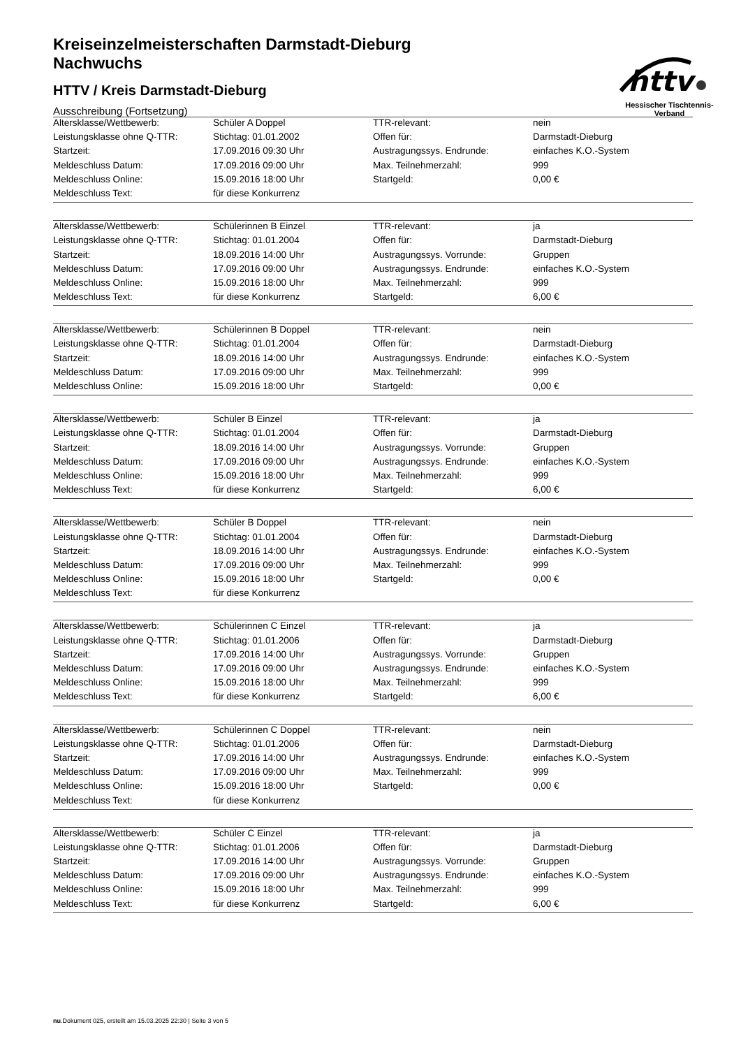httv
Hessischer Tischtennis-Verband
Kreiseinzelmeisterschaften Darmstadt-Dieburg
Nachwuchs
HTTV / Kreis Darmstadt-Dieburg
Ausschreibung (Fortsetzung)
| Altersklasse/Wettbewerb: | Schüler A Doppel | TTR-relevant: | nein |
| Leistungsklasse ohne Q-TTR: | Stichtag: 01.01.2002 | Offen für: | Darmstadt-Dieburg |
| Startzeit: | 17.09.2016 09:30 Uhr | Austragungssys. Endrunde: | einfaches K.O.-System |
| Meldeschluss Datum: | 17.09.2016 09:00 Uhr | Max. Teilnehmerzahl: | 999 |
| Meldeschluss Online: | 15.09.2016 18:00 Uhr | Startgeld: | 0,00 € |
| Meldeschluss Text: | für diese Konkurrenz | | |
| Altersklasse/Wettbewerb: | Schülerinnen B Einzel | TTR-relevant: | ja |
| Leistungsklasse ohne Q-TTR: | Stichtag: 01.01.2004 | Offen für: | Darmstadt-Dieburg |
| Startzeit: | 18.09.2016 14:00 Uhr | Austragungssys. Vorrunde: | Gruppen |
| Meldeschluss Datum: | 17.09.2016 09:00 Uhr | Austragungssys. Endrunde: | einfaches K.O.-System |
| Meldeschluss Online: | 15.09.2016 18:00 Uhr | Max. Teilnehmerzahl: | 999 |
| Meldeschluss Text: | für diese Konkurrenz | Startgeld: | 6,00 € |
| Altersklasse/Wettbewerb: | Schülerinnen B Doppel | TTR-relevant: | nein |
| Leistungsklasse ohne Q-TTR: | Stichtag: 01.01.2004 | Offen für: | Darmstadt-Dieburg |
| Startzeit: | 18.09.2016 14:00 Uhr | Austragungssys. Endrunde: | einfaches K.O.-System |
| Meldeschluss Datum: | 17.09.2016 09:00 Uhr | Max. Teilnehmerzahl: | 999 |
| Meldeschluss Online: | 15.09.2016 18:00 Uhr | Startgeld: | 0,00 € |
| Altersklasse/Wettbewerb: | Schüler B Einzel | TTR-relevant: | ja |
| Leistungsklasse ohne Q-TTR: | Stichtag: 01.01.2004 | Offen für: | Darmstadt-Dieburg |
| Startzeit: | 18.09.2016 14:00 Uhr | Austragungssys. Vorrunde: | Gruppen |
| Meldeschluss Datum: | 17.09.2016 09:00 Uhr | Austragungssys. Endrunde: | einfaches K.O.-System |
| Meldeschluss Online: | 15.09.2016 18:00 Uhr | Max. Teilnehmerzahl: | 999 |
| Meldeschluss Text: | für diese Konkurrenz | Startgeld: | 6,00 € |
| Altersklasse/Wettbewerb: | Schüler B Doppel | TTR-relevant: | nein |
| Leistungsklasse ohne Q-TTR: | Stichtag: 01.01.2004 | Offen für: | Darmstadt-Dieburg |
| Startzeit: | 18.09.2016 14:00 Uhr | Austragungssys. Endrunde: | einfaches K.O.-System |
| Meldeschluss Datum: | 17.09.2016 09:00 Uhr | Max. Teilnehmerzahl: | 999 |
| Meldeschluss Online: | 15.09.2016 18:00 Uhr | Startgeld: | 0,00 € |
| Meldeschluss Text: | für diese Konkurrenz | | |
| Altersklasse/Wettbewerb: | Schülerinnen C Einzel | TTR-relevant: | ja |
| Leistungsklasse ohne Q-TTR: | Stichtag: 01.01.2006 | Offen für: | Darmstadt-Dieburg |
| Startzeit: | 17.09.2016 14:00 Uhr | Austragungssys. Vorrunde: | Gruppen |
| Meldeschluss Datum: | 17.09.2016 09:00 Uhr | Austragungssys. Endrunde: | einfaches K.O.-System |
| Meldeschluss Online: | 15.09.2016 18:00 Uhr | Max. Teilnehmerzahl: | 999 |
| Meldeschluss Text: | für diese Konkurrenz | Startgeld: | 6,00 € |
| Altersklasse/Wettbewerb: | Schülerinnen C Doppel | TTR-relevant: | nein |
| Leistungsklasse ohne Q-TTR: | Stichtag: 01.01.2006 | Offen für: | Darmstadt-Dieburg |
| Startzeit: | 17.09.2016 14:00 Uhr | Austragungssys. Endrunde: | einfaches K.O.-System |
| Meldeschluss Datum: | 17.09.2016 09:00 Uhr | Max. Teilnehmerzahl: | 999 |
| Meldeschluss Online: | 15.09.2016 18:00 Uhr | Startgeld: | 0,00 € |
| Meldeschluss Text: | für diese Konkurrenz | | |
| Altersklasse/Wettbewerb: | Schüler C Einzel | TTR-relevant: | ja |
| Leistungsklasse ohne Q-TTR: | Stichtag: 01.01.2006 | Offen für: | Darmstadt-Dieburg |
| Startzeit: | 17.09.2016 14:00 Uhr | Austragungssys. Vorrunde: | Gruppen |
| Meldeschluss Datum: | 17.09.2016 09:00 Uhr | Austragungssys. Endrunde: | einfaches K.O.-System |
| Meldeschluss Online: | 15.09.2016 18:00 Uhr | Max. Teilnehmerzahl: | 999 |
| Meldeschluss Text: | für diese Konkurrenz | Startgeld: | 6,00 € |
nu.Dokument 025, erstellt am 15.03.2025 22:30 | Seite 3 von 5